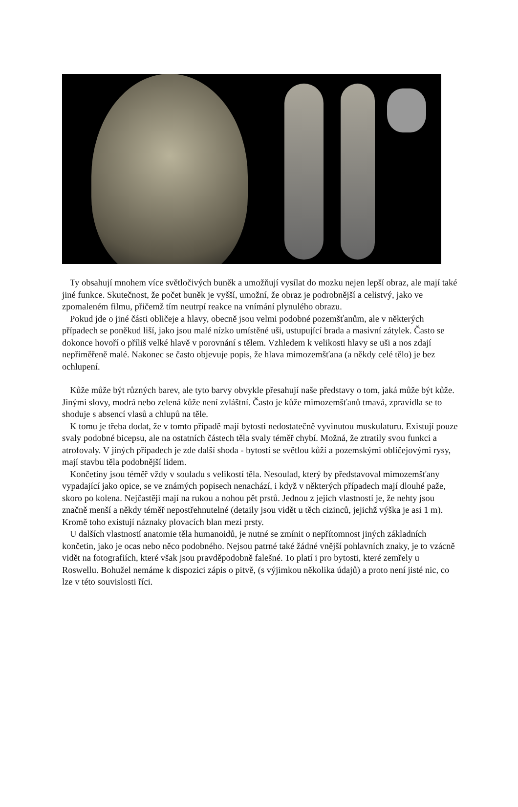Ty obsahují mnohem více světločivých buněk a umožňují vysílat do mozku nejen lepší obraz, ale mají také jiné funkce. Skutečnost, že počet buněk je vyšší, umožní, že obraz je podrobnější a celistvý, jako ve zpomaleném filmu, přičemž tím neutrpí reakce na vnímání plynulého obrazu.
Pokud jde o jiné části obličeje a hlavy, obecně jsou velmi podobné pozemšťanům, ale v některých případech se poněkud liší, jako jsou malé nízko umístěné uši, ustupující brada a masivní zátylek. Často se dokonce hovoří o příliš velké hlavě v porovnání s tělem. Vzhledem k velikosti hlavy se uši a nos zdají nepřiměřeně malé. Nakonec se často objevuje popis, že hlava mimozemšťana (a někdy celé tělo) je bez ochlupení.
Kůže může být různých barev, ale tyto barvy obvykle přesahují naše představy o tom, jaká může být kůže. Jinými slovy, modrá nebo zelená kůže není zvláštní. Často je kůže mimozemšťanů tmavá, zpravidla se to shoduje s absencí vlasů a chlupů na těle.
K tomu je třeba dodat, že v tomto případě mají bytosti nedostatečně vyvinutou muskulaturu. Existují pouze svaly podobné bicepsu, ale na ostatních částech těla svaly téměř chybí. Možná, že ztratily svou funkci a atrofovaly. V jiných případech je zde další shoda - bytosti se světlou kůží a pozemskými obličejovými rysy, mají stavbu těla podobnější lidem.
Končetiny jsou téměř vždy v souladu s velikostí těla. Nesoulad, který by představoval mimozemšťany vypadající jako opice, se ve známých popisech nenachází, i když v některých případech mají dlouhé paže, skoro po kolena. Nejčastěji mají na rukou a nohou pět prstů. Jednou z jejich vlastností je, že nehty jsou značně menší a někdy téměř nepostřehnutelné (detaily jsou vidět u těch cizinců, jejichž výška je asi 1 m). Kromě toho existují náznaky plovacích blan mezi prsty.
U dalších vlastností anatomie těla humanoidů, je nutné se zmínit o nepřítomnost jiných základních končetin, jako je ocas nebo něco podobného. Nejsou patrné také žádné vnější pohlavních znaky, je to vzácně vidět na fotografiích, které však jsou pravděpodobně falešné. To platí i pro bytosti, které zemřely u Roswellu. Bohužel nemáme k dispozici zápis o pitvě, (s výjimkou několika údajů) a proto není jisté nic, co lze v této souvislosti říci.